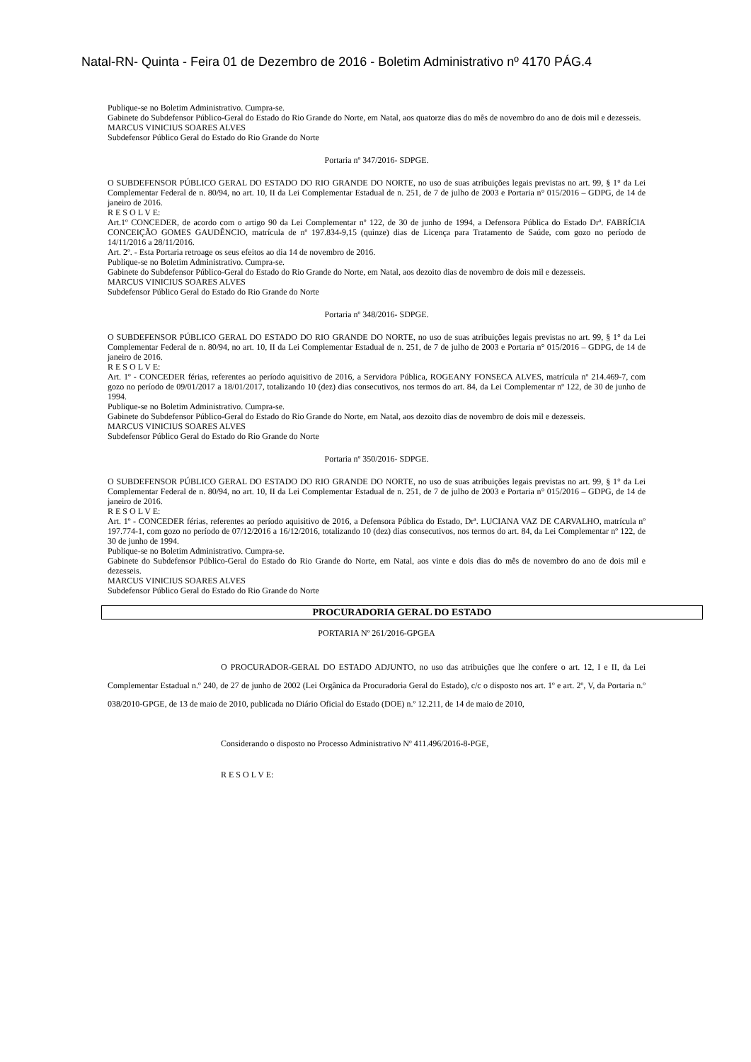Natal-RN- Quinta - Feira 01 de Dezembro de 2016 - Boletim Administrativo nº 4170 PÁG.4
Publique-se no Boletim Administrativo. Cumpra-se.
Gabinete do Subdefensor Público-Geral do Estado do Rio Grande do Norte, em Natal, aos quatorze dias do mês de novembro do ano de dois mil e dezesseis.
MARCUS VINICIUS SOARES ALVES
Subdefensor Público Geral do Estado do Rio Grande do Norte
Portaria nº 347/2016- SDPGE.
O SUBDEFENSOR PÚBLICO GERAL DO ESTADO DO RIO GRANDE DO NORTE, no uso de suas atribuições legais previstas no art. 99, § 1° da Lei Complementar Federal de n. 80/94, no art. 10, II da Lei Complementar Estadual de n. 251, de 7 de julho de 2003 e Portaria n° 015/2016 – GDPG, de 14 de janeiro de 2016.
R E S O L V E:
Art.1º CONCEDER, de acordo com o artigo 90 da Lei Complementar nº 122, de 30 de junho de 1994, a Defensora Pública do Estado Drª. FABRÍCIA CONCEIÇÃO GOMES GAUDÊNCIO, matrícula de nº 197.834-9,15 (quinze) dias de Licença para Tratamento de Saúde, com gozo no período de 14/11/2016 a 28/11/2016.
Art. 2º. - Esta Portaria retroage os seus efeitos ao dia 14 de novembro de 2016.
Publique-se no Boletim Administrativo. Cumpra-se.
Gabinete do Subdefensor Público-Geral do Estado do Rio Grande do Norte, em Natal, aos dezoito dias de novembro de dois mil e dezesseis.
MARCUS VINICIUS SOARES ALVES
Subdefensor Público Geral do Estado do Rio Grande do Norte
Portaria nº 348/2016- SDPGE.
O SUBDEFENSOR PÚBLICO GERAL DO ESTADO DO RIO GRANDE DO NORTE, no uso de suas atribuições legais previstas no art. 99, § 1° da Lei Complementar Federal de n. 80/94, no art. 10, II da Lei Complementar Estadual de n. 251, de 7 de julho de 2003 e Portaria n° 015/2016 – GDPG, de 14 de janeiro de 2016.
R E S O L V E:
Art. 1º - CONCEDER férias, referentes ao período aquisitivo de 2016, a Servidora Pública, ROGEANY FONSECA ALVES, matrícula nº 214.469-7, com gozo no período de 09/01/2017 a 18/01/2017, totalizando 10 (dez) dias consecutivos, nos termos do art. 84, da Lei Complementar nº 122, de 30 de junho de 1994.
Publique-se no Boletim Administrativo. Cumpra-se.
Gabinete do Subdefensor Público-Geral do Estado do Rio Grande do Norte, em Natal, aos dezoito dias de novembro de dois mil e dezesseis.
MARCUS VINICIUS SOARES ALVES
Subdefensor Público Geral do Estado do Rio Grande do Norte
Portaria nº 350/2016- SDPGE.
O SUBDEFENSOR PÚBLICO GERAL DO ESTADO DO RIO GRANDE DO NORTE, no uso de suas atribuições legais previstas no art. 99, § 1° da Lei Complementar Federal de n. 80/94, no art. 10, II da Lei Complementar Estadual de n. 251, de 7 de julho de 2003 e Portaria n° 015/2016 – GDPG, de 14 de janeiro de 2016.
R E S O L V E:
Art. 1º - CONCEDER férias, referentes ao período aquisitivo de 2016, a Defensora Pública do Estado, Drª. LUCIANA VAZ DE CARVALHO, matrícula nº 197.774-1, com gozo no período de 07/12/2016 a 16/12/2016, totalizando 10 (dez) dias consecutivos, nos termos do art. 84, da Lei Complementar nº 122, de 30 de junho de 1994.
Publique-se no Boletim Administrativo. Cumpra-se.
Gabinete do Subdefensor Público-Geral do Estado do Rio Grande do Norte, em Natal, aos vinte e dois dias do mês de novembro do ano de dois mil e dezesseis.
MARCUS VINICIUS SOARES ALVES
Subdefensor Público Geral do Estado do Rio Grande do Norte
PROCURADORIA GERAL DO ESTADO
PORTARIA Nº 261/2016-GPGEA
O PROCURADOR-GERAL DO ESTADO ADJUNTO, no uso das atribuições que lhe confere o art. 12, I e II, da Lei Complementar Estadual n.º 240, de 27 de junho de 2002 (Lei Orgânica da Procuradoria Geral do Estado), c/c o disposto nos art. 1º e art. 2º, V, da Portaria n.º 038/2010-GPGE, de 13 de maio de 2010, publicada no Diário Oficial do Estado (DOE) n.º 12.211, de 14 de maio de 2010,
Considerando o disposto no Processo Administrativo Nº 411.496/2016-8-PGE,
R E S O L V E: